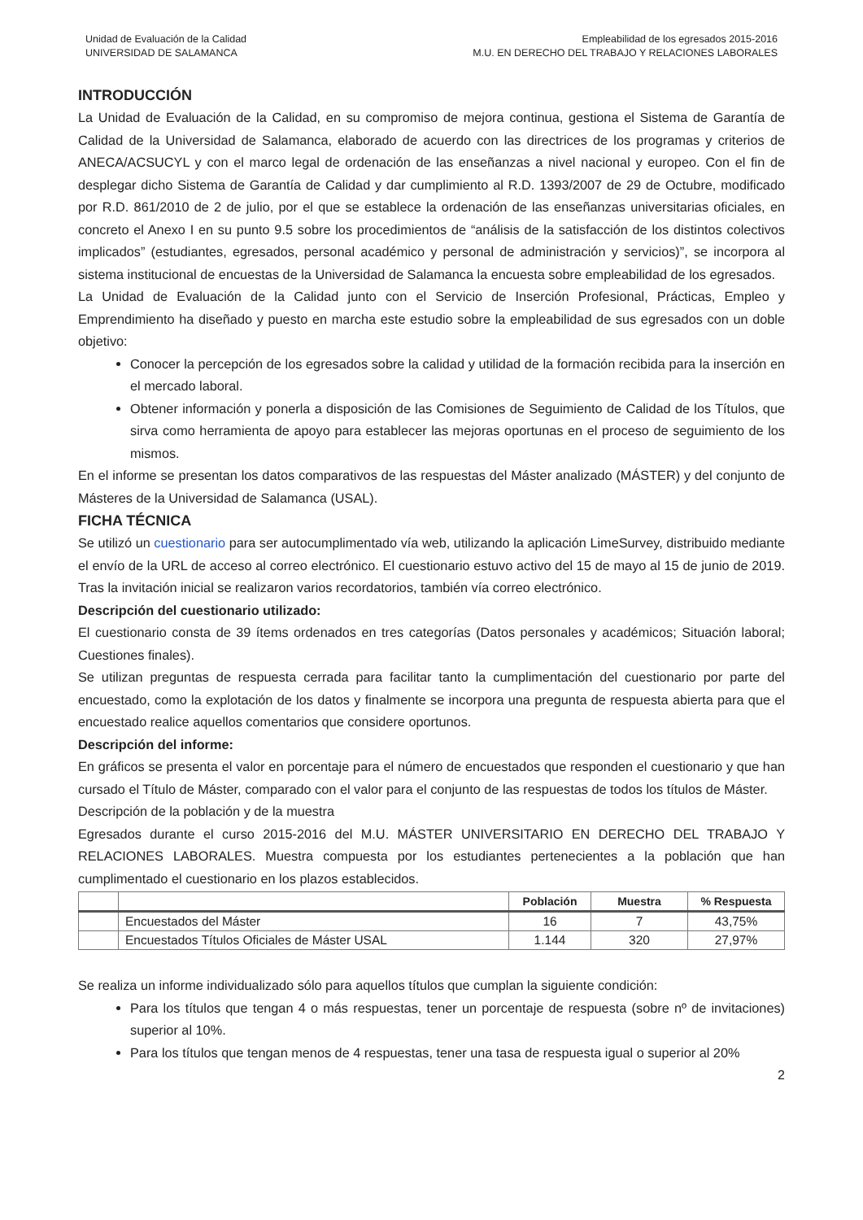Unidad de Evaluación de la Calidad
UNIVERSIDAD DE SALAMANCA
Empleabilidad de los egresados 2015-2016
M.U. EN DERECHO DEL TRABAJO Y RELACIONES LABORALES
INTRODUCCIÓN
La Unidad de Evaluación de la Calidad, en su compromiso de mejora continua, gestiona el Sistema de Garantía de Calidad de la Universidad de Salamanca, elaborado de acuerdo con las directrices de los programas y criterios de ANECA/ACSUCYL y con el marco legal de ordenación de las enseñanzas a nivel nacional y europeo. Con el fin de desplegar dicho Sistema de Garantía de Calidad y dar cumplimiento al R.D. 1393/2007 de 29 de Octubre, modificado por R.D. 861/2010 de 2 de julio, por el que se establece la ordenación de las enseñanzas universitarias oficiales, en concreto el Anexo I en su punto 9.5 sobre los procedimientos de “análisis de la satisfacción de los distintos colectivos implicados” (estudiantes, egresados, personal académico y personal de administración y servicios)”, se incorpora al sistema institucional de encuestas de la Universidad de Salamanca la encuesta sobre empleabilidad de los egresados.
La Unidad de Evaluación de la Calidad junto con el Servicio de Inserción Profesional, Prácticas, Empleo y Emprendimiento ha diseñado y puesto en marcha este estudio sobre la empleabilidad de sus egresados con un doble objetivo:
Conocer la percepción de los egresados sobre la calidad y utilidad de la formación recibida para la inserción en el mercado laboral.
Obtener información y ponerla a disposición de las Comisiones de Seguimiento de Calidad de los Títulos, que sirva como herramienta de apoyo para establecer las mejoras oportunas en el proceso de seguimiento de los mismos.
En el informe se presentan los datos comparativos de las respuestas del Máster analizado (MÁSTER) y del conjunto de Másteres de la Universidad de Salamanca (USAL).
FICHA TÉCNICA
Se utilizó un cuestionario para ser autocumplimentado vía web, utilizando la aplicación LimeSurvey, distribuido mediante el envío de la URL de acceso al correo electrónico. El cuestionario estuvo activo del 15 de mayo al 15 de junio de 2019. Tras la invitación inicial se realizaron varios recordatorios, también vía correo electrónico.
Descripción del cuestionario utilizado:
El cuestionario consta de 39 ítems ordenados en tres categorías (Datos personales y académicos; Situación laboral; Cuestiones finales).
Se utilizan preguntas de respuesta cerrada para facilitar tanto la cumplimentación del cuestionario por parte del encuestado, como la explotación de los datos y finalmente se incorpora una pregunta de respuesta abierta para que el encuestado realice aquellos comentarios que considere oportunos.
Descripción del informe:
En gráficos se presenta el valor en porcentaje para el número de encuestados que responden el cuestionario y que han cursado el Título de Máster, comparado con el valor para el conjunto de las respuestas de todos los títulos de Máster.
Descripción de la población y de la muestra
Egresados durante el curso 2015-2016 del M.U. MÁSTER UNIVERSITARIO EN DERECHO DEL TRABAJO Y RELACIONES LABORALES. Muestra compuesta por los estudiantes pertenecientes a la población que han cumplimentado el cuestionario en los plazos establecidos.
| | | Población | Muestra | % Respuesta |
| --- | --- | --- | --- | --- |
| | Encuestados del Máster | 16 | 7 | 43,75% |
| | Encuestados Títulos Oficiales de Máster USAL | 1.144 | 320 | 27,97% |
Se realiza un informe individualizado sólo para aquellos títulos que cumplan la siguiente condición:
Para los títulos que tengan 4 o más respuestas, tener un porcentaje de respuesta (sobre nº de invitaciones) superior al 10%.
Para los títulos que tengan menos de 4 respuestas, tener una tasa de respuesta igual o superior al 20%
2